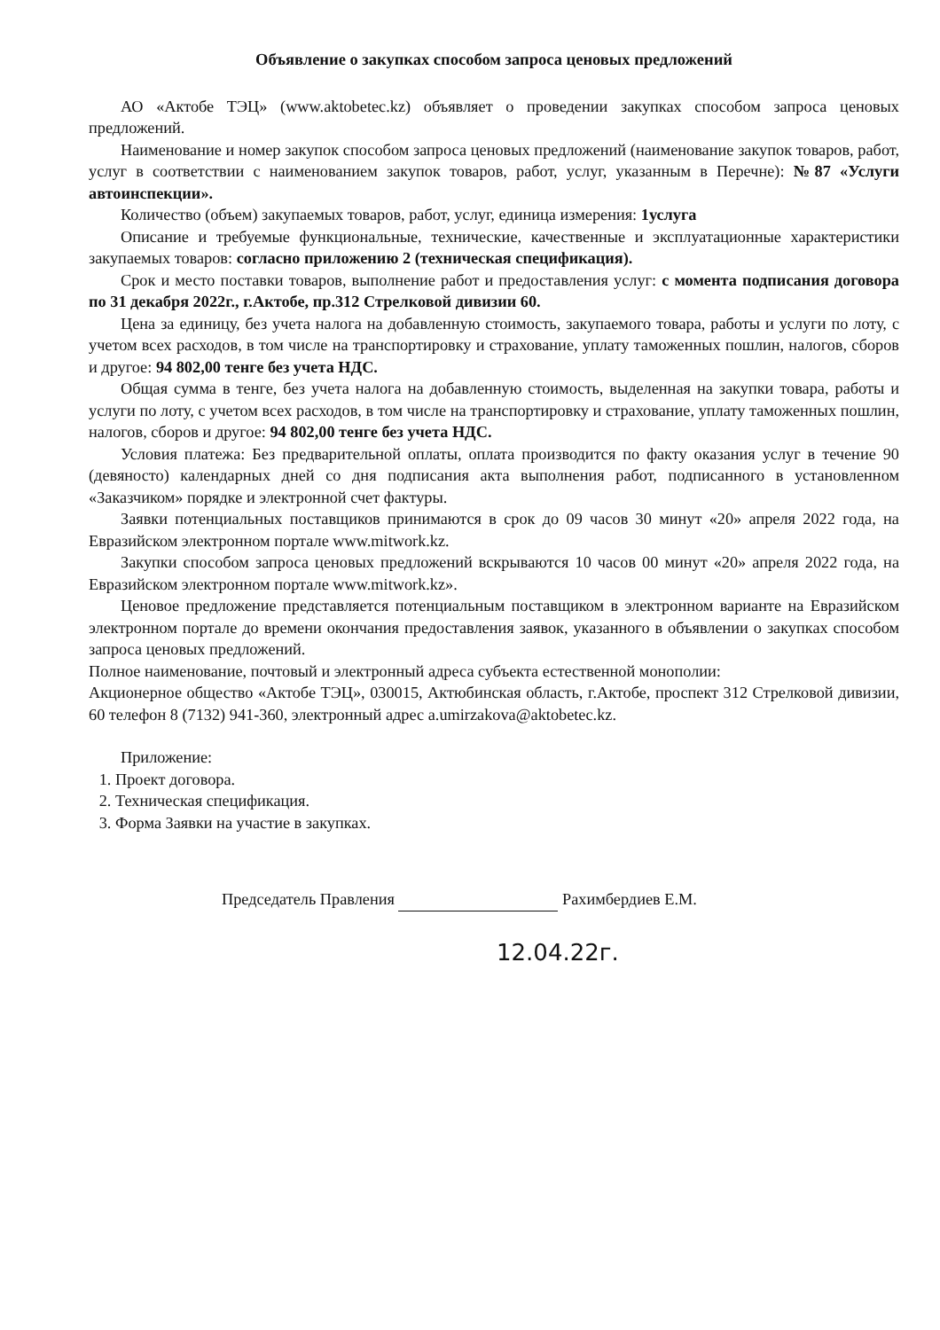Объявление о закупках способом запроса ценовых предложений
АО «Актобе ТЭЦ» (www.aktobetec.kz) объявляет о проведении закупках способом запроса ценовых предложений.
Наименование и номер закупок способом запроса ценовых предложений (наименование закупок товаров, работ, услуг в соответствии с наименованием закупок товаров, работ, услуг, указанным в Перечне): №87 «Услуги автоинспекции».
Количество (объем) закупаемых товаров, работ, услуг, единица измерения: 1услуга
Описание и требуемые функциональные, технические, качественные и эксплуатационные характеристики закупаемых товаров: согласно приложению 2 (техническая спецификация).
Срок и место поставки товаров, выполнение работ и предоставления услуг: с момента подписания договора по 31 декабря 2022г., г.Актобе, пр.312 Стрелковой дивизии 60.
Цена за единицу, без учета налога на добавленную стоимость, закупаемого товара, работы и услуги по лоту, с учетом всех расходов, в том числе на транспортировку и страхование, уплату таможенных пошлин, налогов, сборов и другое: 94 802,00 тенге без учета НДС.
Общая сумма в тенге, без учета налога на добавленную стоимость, выделенная на закупки товара, работы и услуги по лоту, с учетом всех расходов, в том числе на транспортировку и страхование, уплату таможенных пошлин, налогов, сборов и другое: 94 802,00 тенге без учета НДС.
Условия платежа: Без предварительной оплаты, оплата производится по факту оказания услуг в течение 90 (девяносто) календарных дней со дня подписания акта выполнения работ, подписанного в установленном «Заказчиком» порядке и электронной счет фактуры.
Заявки потенциальных поставщиков принимаются в срок до 09 часов 30 минут «20» апреля 2022 года, на Евразийском электронном портале www.mitwork.kz.
Закупки способом запроса ценовых предложений вскрываются 10 часов 00 минут «20» апреля 2022 года, на Евразийском электронном портале www.mitwork.kz».
Ценовое предложение представляется потенциальным поставщиком в электронном варианте на Евразийском электронном портале до времени окончания предоставления заявок, указанного в объявлении о закупках способом запроса ценовых предложений.
Полное наименование, почтовый и электронный адреса субъекта естественной монополии:
Акционерное общество «Актобе ТЭЦ», 030015, Актюбинская область, г.Актобе, проспект 312 Стрелковой дивизии, 60 телефон 8 (7132) 941-360, электронный адрес a.umirzakova@aktobetec.kz.
Приложение:
1. Проект договора.
2. Техническая спецификация.
3. Форма Заявки на участие в закупках.
Председатель Правления Рахимбердиев Е.М.
12.04.22г.